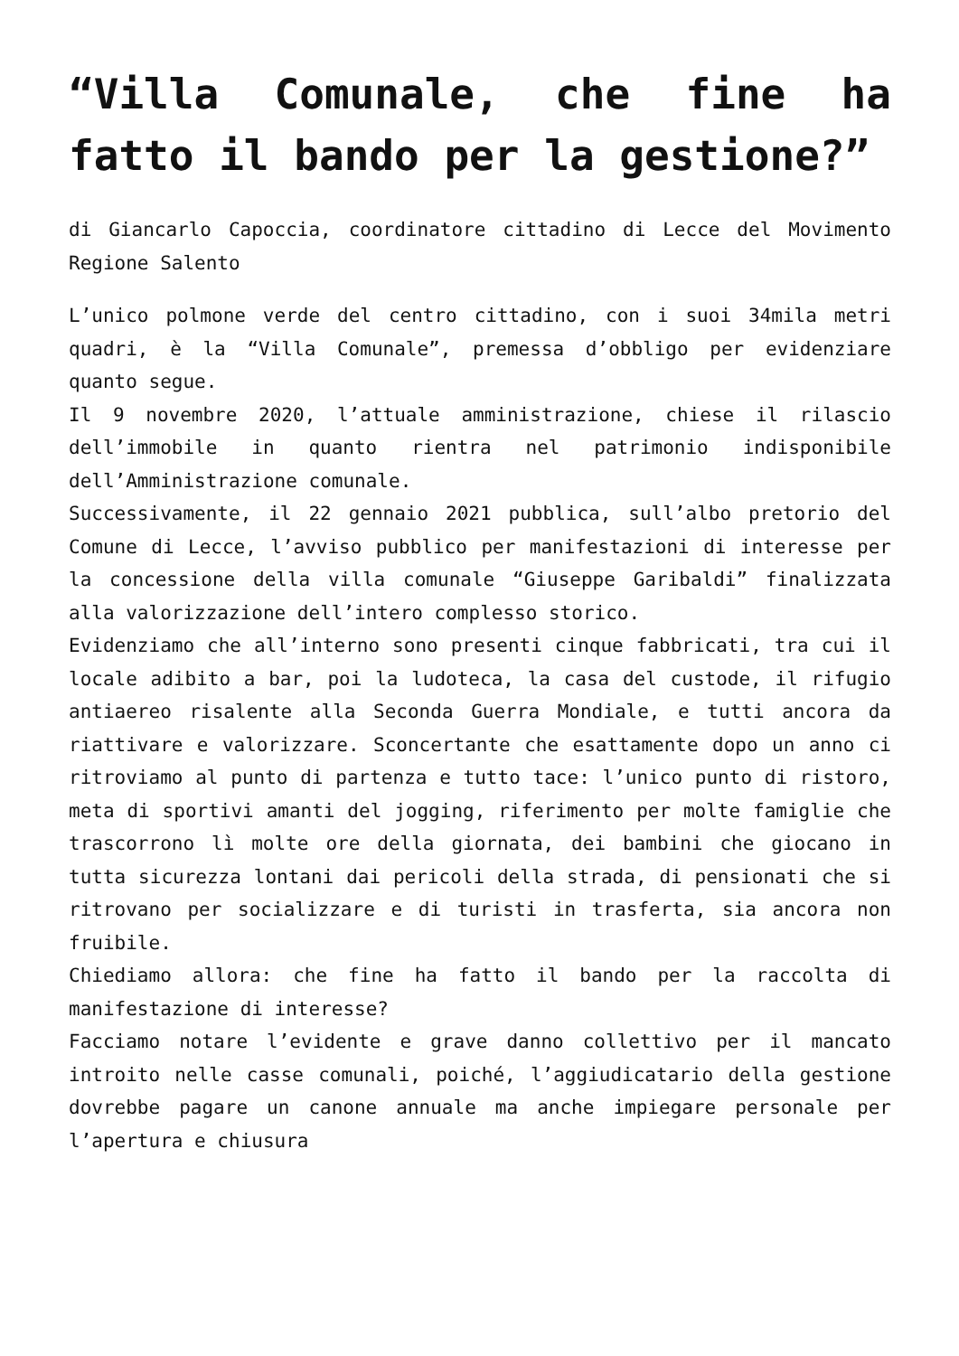“Villa Comunale, che fine ha fatto il bando per la gestione?”
di Giancarlo Capoccia, coordinatore cittadino di Lecce del Movimento Regione Salento
L’unico polmone verde del centro cittadino, con i suoi 34mila metri quadri, è la “Villa Comunale”, premessa d’obbligo per evidenziare quanto segue.
Il 9 novembre 2020, l’attuale amministrazione, chiese il rilascio dell’immobile in quanto rientra nel patrimonio indisponibile dell’Amministrazione comunale.
Successivamente, il 22 gennaio 2021 pubblica, sull’albo pretorio del Comune di Lecce, l’avviso pubblico per manifestazioni di interesse per la concessione della villa comunale “Giuseppe Garibaldi” finalizzata alla valorizzazione dell’intero complesso storico.
Evidenziamo che all’interno sono presenti cinque fabbricati, tra cui il locale adibito a bar, poi la ludoteca, la casa del custode, il rifugio antiaereo risalente alla Seconda Guerra Mondiale, e tutti ancora da riattivare e valorizzare. Sconcertante che esattamente dopo un anno ci ritroviamo al punto di partenza e tutto tace: l’unico punto di ristoro, meta di sportivi amanti del jogging, riferimento per molte famiglie che trascorrono lì molte ore della giornata, dei bambini che giocano in tutta sicurezza lontani dai pericoli della strada, di pensionati che si ritrovano per socializzare e di turisti in trasferta, sia ancora non fruibile.
Chiediamo allora: che fine ha fatto il bando per la raccolta di manifestazione di interesse?
Facciamo notare l’evidente e grave danno collettivo per il mancato introito nelle casse comunali, poiché, l’aggiudicatario della gestione dovrebbe pagare un canone annuale ma anche impiegare personale per l’apertura e chiusura